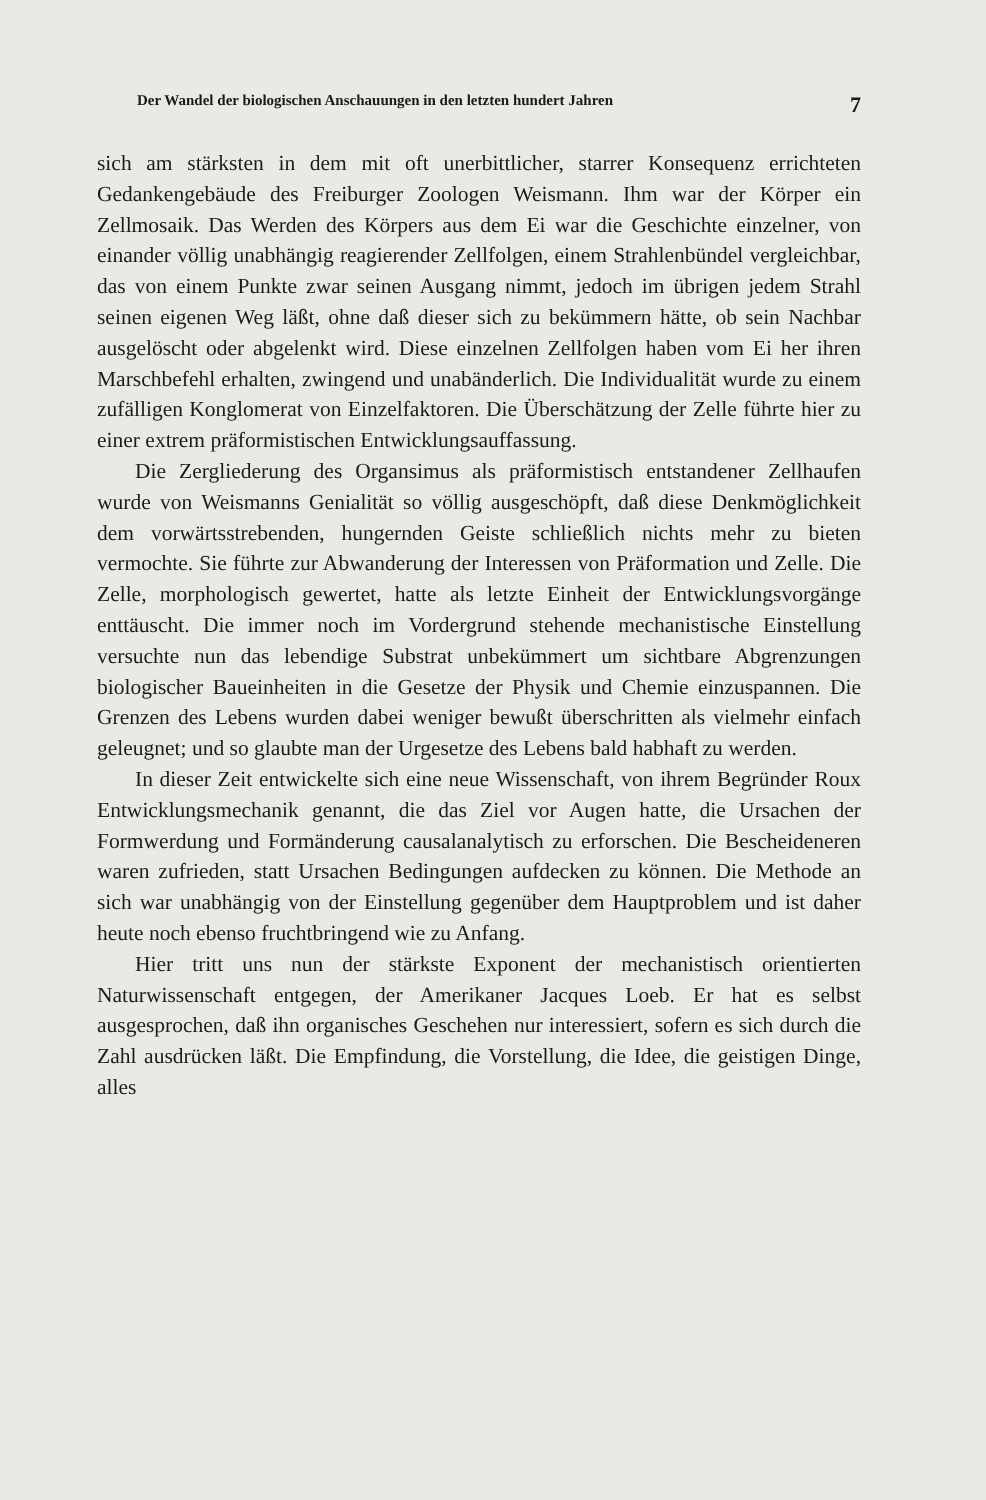Der Wandel der biologischen Anschauungen in den letzten hundert Jahren 7
sich am stärksten in dem mit oft unerbittlicher, starrer Konsequenz errichteten Gedankengebäude des Freiburger Zoologen Weismann. Ihm war der Körper ein Zellmosaik. Das Werden des Körpers aus dem Ei war die Geschichte einzelner, von einander völlig unabhängig reagierender Zellfolgen, einem Strahlenbündel vergleichbar, das von einem Punkte zwar seinen Ausgang nimmt, jedoch im übrigen jedem Strahl seinen eigenen Weg läßt, ohne daß dieser sich zu bekümmern hätte, ob sein Nachbar ausgelöscht oder abgelenkt wird. Diese einzelnen Zellfolgen haben vom Ei her ihren Marschbefehl erhalten, zwingend und unabänderlich. Die Individualität wurde zu einem zufälligen Konglomerat von Einzelfaktoren. Die Überschätzung der Zelle führte hier zu einer extrem präformistischen Entwicklungsauffassung.
Die Zergliederung des Organsimus als präformistisch entstandener Zellhaufen wurde von Weismanns Genialität so völlig ausgeschöpft, daß diese Denkmöglichkeit dem vorwärtsstrebenden, hungernden Geiste schließlich nichts mehr zu bieten vermochte. Sie führte zur Abwanderung der Interessen von Präformation und Zelle. Die Zelle, morphologisch gewertet, hatte als letzte Einheit der Entwicklungsvorgänge enttäuscht. Die immer noch im Vordergrund stehende mechanistische Einstellung versuchte nun das lebendige Substrat unbekümmert um sichtbare Abgrenzungen biologischer Baueinheiten in die Gesetze der Physik und Chemie einzuspannen. Die Grenzen des Lebens wurden dabei weniger bewußt überschritten als vielmehr einfach geleugnet; und so glaubte man der Urgesetze des Lebens bald habhaft zu werden.
In dieser Zeit entwickelte sich eine neue Wissenschaft, von ihrem Begründer Roux Entwicklungsmechanik genannt, die das Ziel vor Augen hatte, die Ursachen der Formwerdung und Formänderung causalanalytisch zu erforschen. Die Bescheideneren waren zufrieden, statt Ursachen Bedingungen aufdecken zu können. Die Methode an sich war unabhängig von der Einstellung gegenüber dem Hauptproblem und ist daher heute noch ebenso fruchtbringend wie zu Anfang.
Hier tritt uns nun der stärkste Exponent der mechanistisch orientierten Naturwissenschaft entgegen, der Amerikaner Jacques Loeb. Er hat es selbst ausgesprochen, daß ihn organisches Geschehen nur interessiert, sofern es sich durch die Zahl ausdrücken läßt. Die Empfindung, die Vorstellung, die Idee, die geistigen Dinge, alles